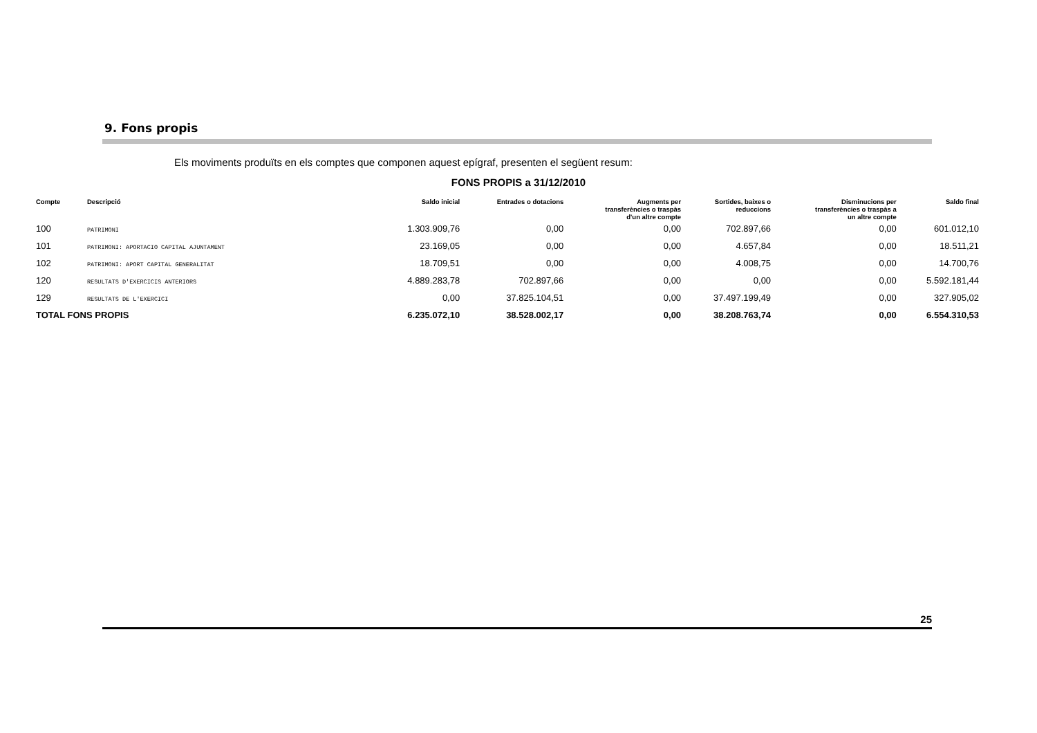9. Fons propis
Els moviments produïts en els comptes que componen aquest epígraf, presenten el següent resum:
FONS PROPIS a 31/12/2010
| Compte | Descripció | Saldo inicial | Entrades o dotacions | Augments per transferències o traspàs d'un altre compte | Sortides, baixes o reduccions | Disminucions per transferències o traspàs a un altre compte | Saldo final |
| --- | --- | --- | --- | --- | --- | --- | --- |
| 100 | PATRIMONI | 1.303.909,76 | 0,00 | 0,00 | 702.897,66 | 0,00 | 601.012,10 |
| 101 | PATRIMONI: APORTACIO CAPITAL AJUNTAMENT | 23.169,05 | 0,00 | 0,00 | 4.657,84 | 0,00 | 18.511,21 |
| 102 | PATRIMONI: APORT CAPITAL GENERALITAT | 18.709,51 | 0,00 | 0,00 | 4.008,75 | 0,00 | 14.700,76 |
| 120 | RESULTATS D'EXERCICIS ANTERIORS | 4.889.283,78 | 702.897,66 | 0,00 | 0,00 | 0,00 | 5.592.181,44 |
| 129 | RESULTATS DE L'EXERCICI | 0,00 | 37.825.104,51 | 0,00 | 37.497.199,49 | 0,00 | 327.905,02 |
| TOTAL FONS PROPIS | | 6.235.072,10 | 38.528.002,17 | 0,00 | 38.208.763,74 | 0,00 | 6.554.310,53 |
25